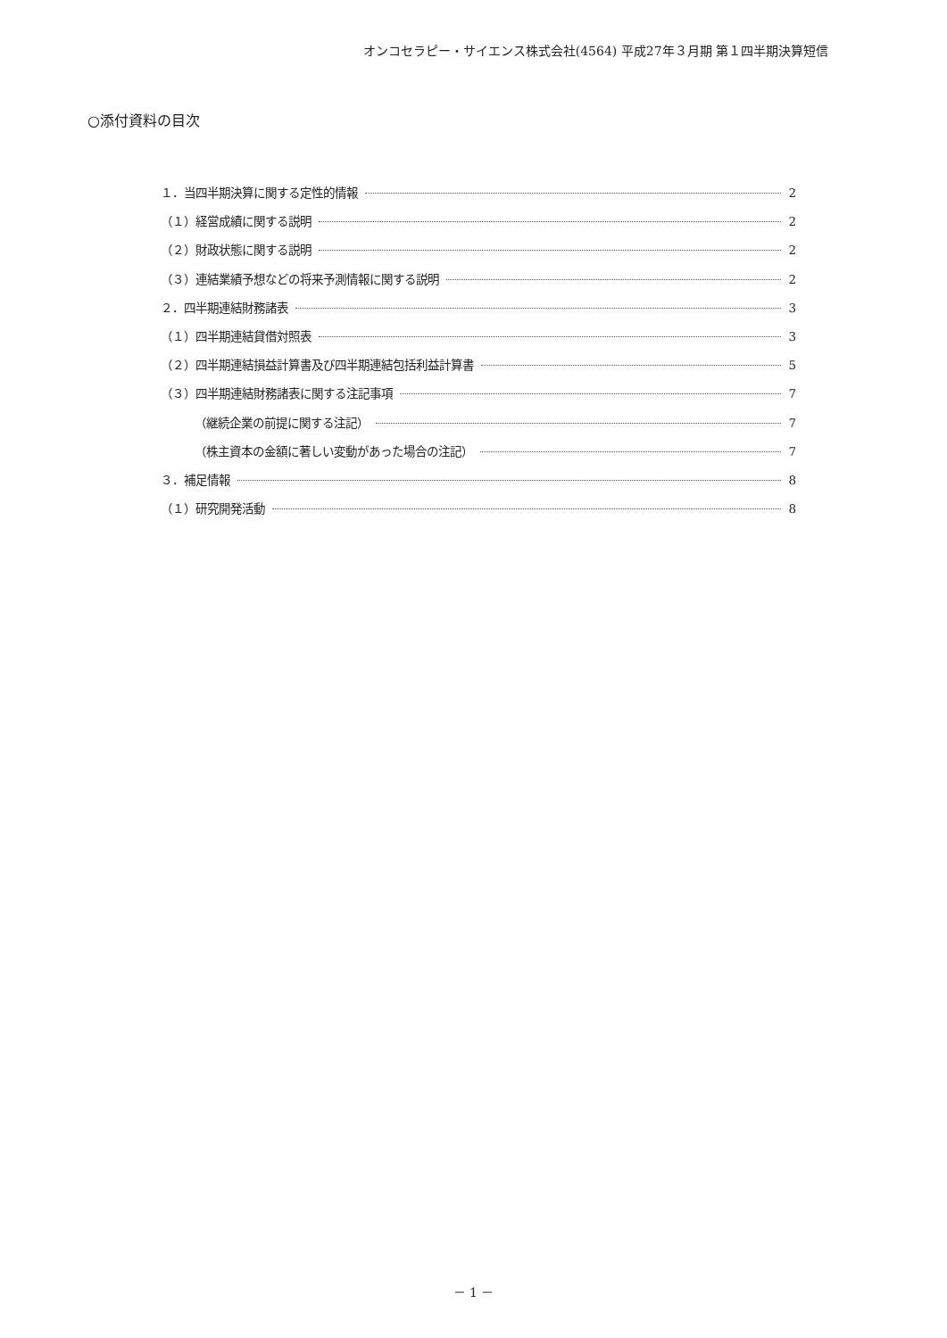オンコセラピー・サイエンス株式会社(4564) 平成27年３月期 第１四半期決算短信
○添付資料の目次
１．当四半期決算に関する定性的情報 2
（１）経営成績に関する説明 2
（２）財政状態に関する説明 2
（３）連結業績予想などの将来予測情報に関する説明 2
２．四半期連結財務諸表 3
（１）四半期連結貸借対照表 3
（２）四半期連結損益計算書及び四半期連結包括利益計算書 5
（３）四半期連結財務諸表に関する注記事項 7
（継続企業の前提に関する注記） 7
（株主資本の金額に著しい変動があった場合の注記） 7
３．補足情報 8
（１）研究開発活動 8
－ 1 －